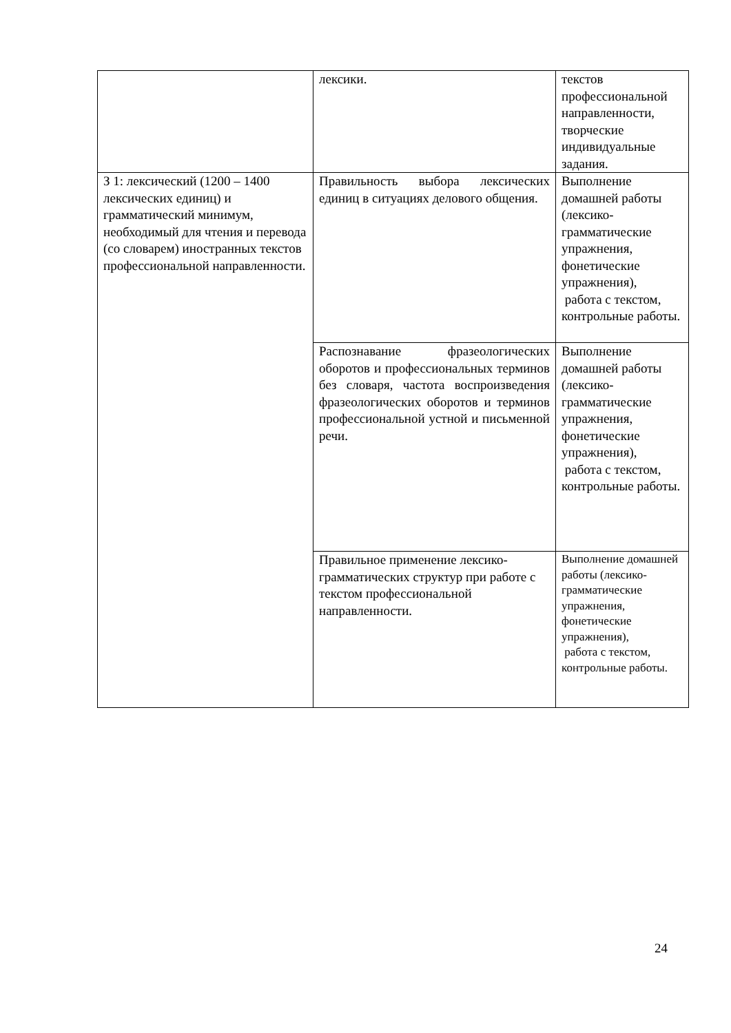| | лексики. | текстов профессиональной направленности, творческие индивидуальные задания. |
| З 1: лексический (1200 – 1400 лексических единиц) и грамматический минимум, необходимый для чтения и перевода (со словарем) иностранных текстов профессиональной направленности. | Правильность выбора лексических единиц в ситуациях делового общения. | Выполнение домашней работы (лексико-грамматические упражнения, фонетические упражнения), работа с текстом, контрольные работы. |
| | Распознавание фразеологических оборотов и профессиональных терминов без словаря, частота воспроизведения фразеологических оборотов и терминов профессиональной устной и письменной речи. | Выполнение домашней работы (лексико-грамматические упражнения, фонетические упражнения), работа с текстом, контрольные работы. |
| | Правильное применение лексико-грамматических структур при работе с текстом профессиональной направленности. | Выполнение домашней работы (лексико-грамматические упражнения, фонетические упражнения), работа с текстом, контрольные работы. |
24